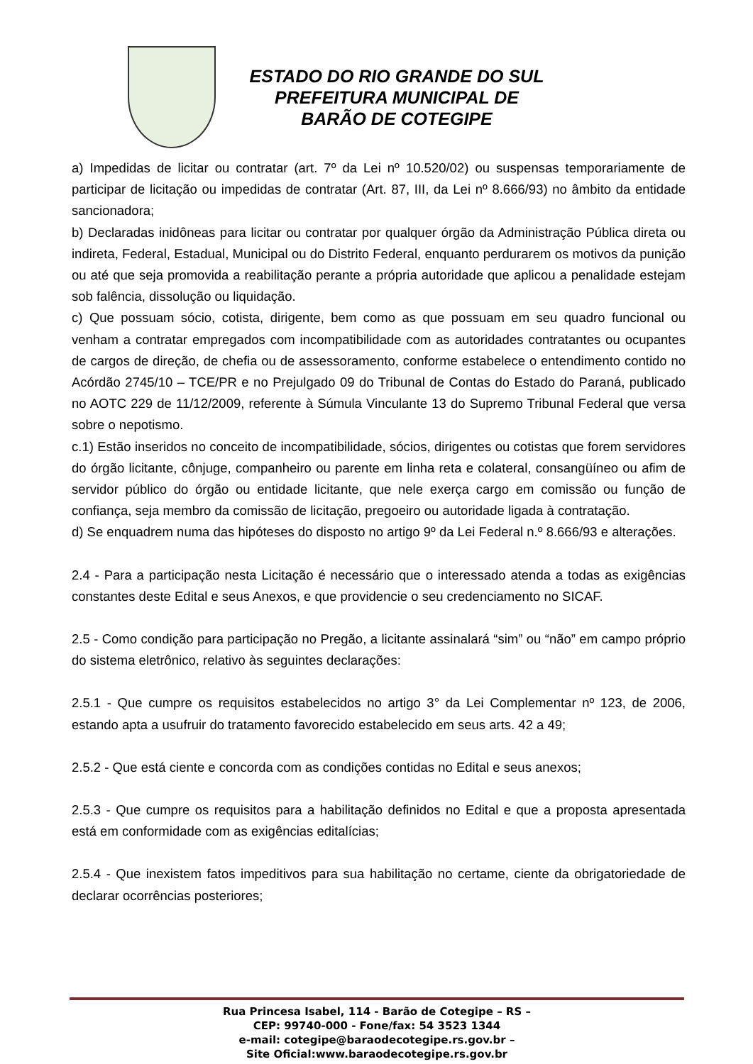ESTADO DO RIO GRANDE DO SUL
PREFEITURA MUNICIPAL DE
BARÃO DE COTEGIPE
a) Impedidas de licitar ou contratar (art. 7º da Lei nº 10.520/02) ou suspensas temporariamente de participar de licitação ou impedidas de contratar (Art. 87, III, da Lei nº 8.666/93) no âmbito da entidade sancionadora;
b) Declaradas inidôneas para licitar ou contratar por qualquer órgão da Administração Pública direta ou indireta, Federal, Estadual, Municipal ou do Distrito Federal, enquanto perdurarem os motivos da punição ou até que seja promovida a reabilitação perante a própria autoridade que aplicou a penalidade estejam sob falência, dissolução ou liquidação.
c) Que possuam sócio, cotista, dirigente, bem como as que possuam em seu quadro funcional ou venham a contratar empregados com incompatibilidade com as autoridades contratantes ou ocupantes de cargos de direção, de chefia ou de assessoramento, conforme estabelece o entendimento contido no Acórdão 2745/10 – TCE/PR e no Prejulgado 09 do Tribunal de Contas do Estado do Paraná, publicado no AOTC 229 de 11/12/2009, referente à Súmula Vinculante 13 do Supremo Tribunal Federal que versa sobre o nepotismo.
c.1) Estão inseridos no conceito de incompatibilidade, sócios, dirigentes ou cotistas que forem servidores do órgão licitante, cônjuge, companheiro ou parente em linha reta e colateral, consangüíneo ou afim de servidor público do órgão ou entidade licitante, que nele exerça cargo em comissão ou função de confiança, seja membro da comissão de licitação, pregoeiro ou autoridade ligada à contratação.
d) Se enquadrem numa das hipóteses do disposto no artigo 9º da Lei Federal n.º 8.666/93 e alterações.
2.4 - Para a participação nesta Licitação é necessário que o interessado atenda a todas as exigências constantes deste Edital e seus Anexos, e que providencie o seu credenciamento no SICAF.
2.5 - Como condição para participação no Pregão, a licitante assinalará “sim” ou “não” em campo próprio do sistema eletrônico, relativo às seguintes declarações:
2.5.1 - Que cumpre os requisitos estabelecidos no artigo 3° da Lei Complementar nº 123, de 2006, estando apta a usufruir do tratamento favorecido estabelecido em seus arts. 42 a 49;
2.5.2 - Que está ciente e concorda com as condições contidas no Edital e seus anexos;
2.5.3 - Que cumpre os requisitos para a habilitação definidos no Edital e que a proposta apresentada está em conformidade com as exigências editalícias;
2.5.4 - Que inexistem fatos impeditivos para sua habilitação no certame, ciente da obrigatoriedade de declarar ocorrências posteriores;
Rua Princesa Isabel, 114 - Barão de Cotegipe – RS –
CEP: 99740-000 - Fone/fax: 54 3523 1344
e-mail: cotegipe@baraodecotegipe.rs.gov.br –
Site Oficial:www.baraodecotegipe.rs.gov.br